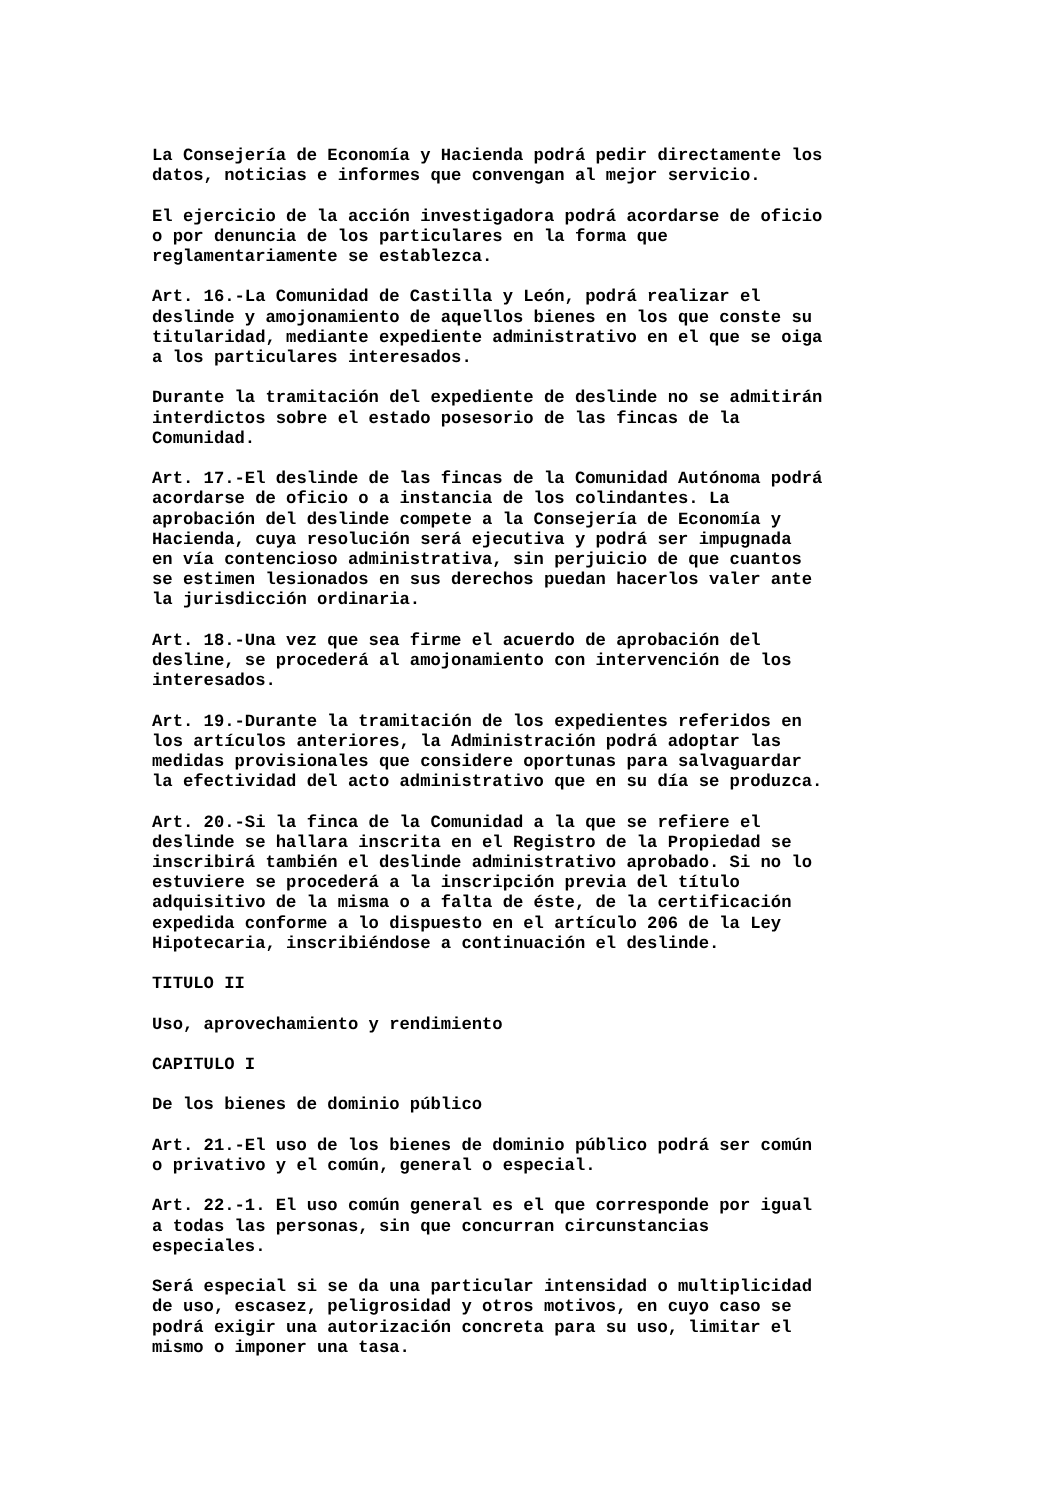La Consejería de Economía y Hacienda podrá pedir directamente los datos, noticias e informes que convengan al mejor servicio.
El ejercicio de la acción investigadora podrá acordarse de oficio o por denuncia de los particulares en la forma que reglamentariamente se establezca.
Art. 16.-La Comunidad de Castilla y León, podrá realizar el deslinde y amojonamiento de aquellos bienes en los que conste su titularidad, mediante expediente administrativo en el que se oiga a los particulares interesados.
Durante la tramitación del expediente de deslinde no se admitirán interdictos sobre el estado posesorio de las fincas de la Comunidad.
Art. 17.-El deslinde de las fincas de la Comunidad Autónoma podrá acordarse de oficio o a instancia de los colindantes. La aprobación del deslinde compete a la Consejería de Economía y Hacienda, cuya resolución será ejecutiva y podrá ser impugnada en vía contencioso administrativa, sin perjuicio de que cuantos se estimen lesionados en sus derechos puedan hacerlos valer ante la jurisdicción ordinaria.
Art. 18.-Una vez que sea firme el acuerdo de aprobación del desline, se procederá al amojonamiento con intervención de los interesados.
Art. 19.-Durante la tramitación de los expedientes referidos en los artículos anteriores, la Administración podrá adoptar las medidas provisionales que considere oportunas para salvaguardar la efectividad del acto administrativo que en su día se produzca.
Art. 20.-Si la finca de la Comunidad a la que se refiere el deslinde se hallara inscrita en el Registro de la Propiedad se inscribirá también el deslinde administrativo aprobado. Si no lo estuviere se procederá a la inscripción previa del título adquisitivo de la misma o a falta de éste, de la certificación expedida conforme a lo dispuesto en el artículo 206 de la Ley Hipotecaria, inscribiéndose a continuación el deslinde.
TITULO II
Uso, aprovechamiento y rendimiento
CAPITULO I
De los bienes de dominio público
Art. 21.-El uso de los bienes de dominio público podrá ser común o privativo y el común, general o especial.
Art. 22.-1. El uso común general es el que corresponde por igual a todas las personas, sin que concurran circunstancias especiales.
Será especial si se da una particular intensidad o multiplicidad de uso, escasez, peligrosidad y otros motivos, en cuyo caso se podrá exigir una autorización concreta para su uso, limitar el mismo o imponer una tasa.